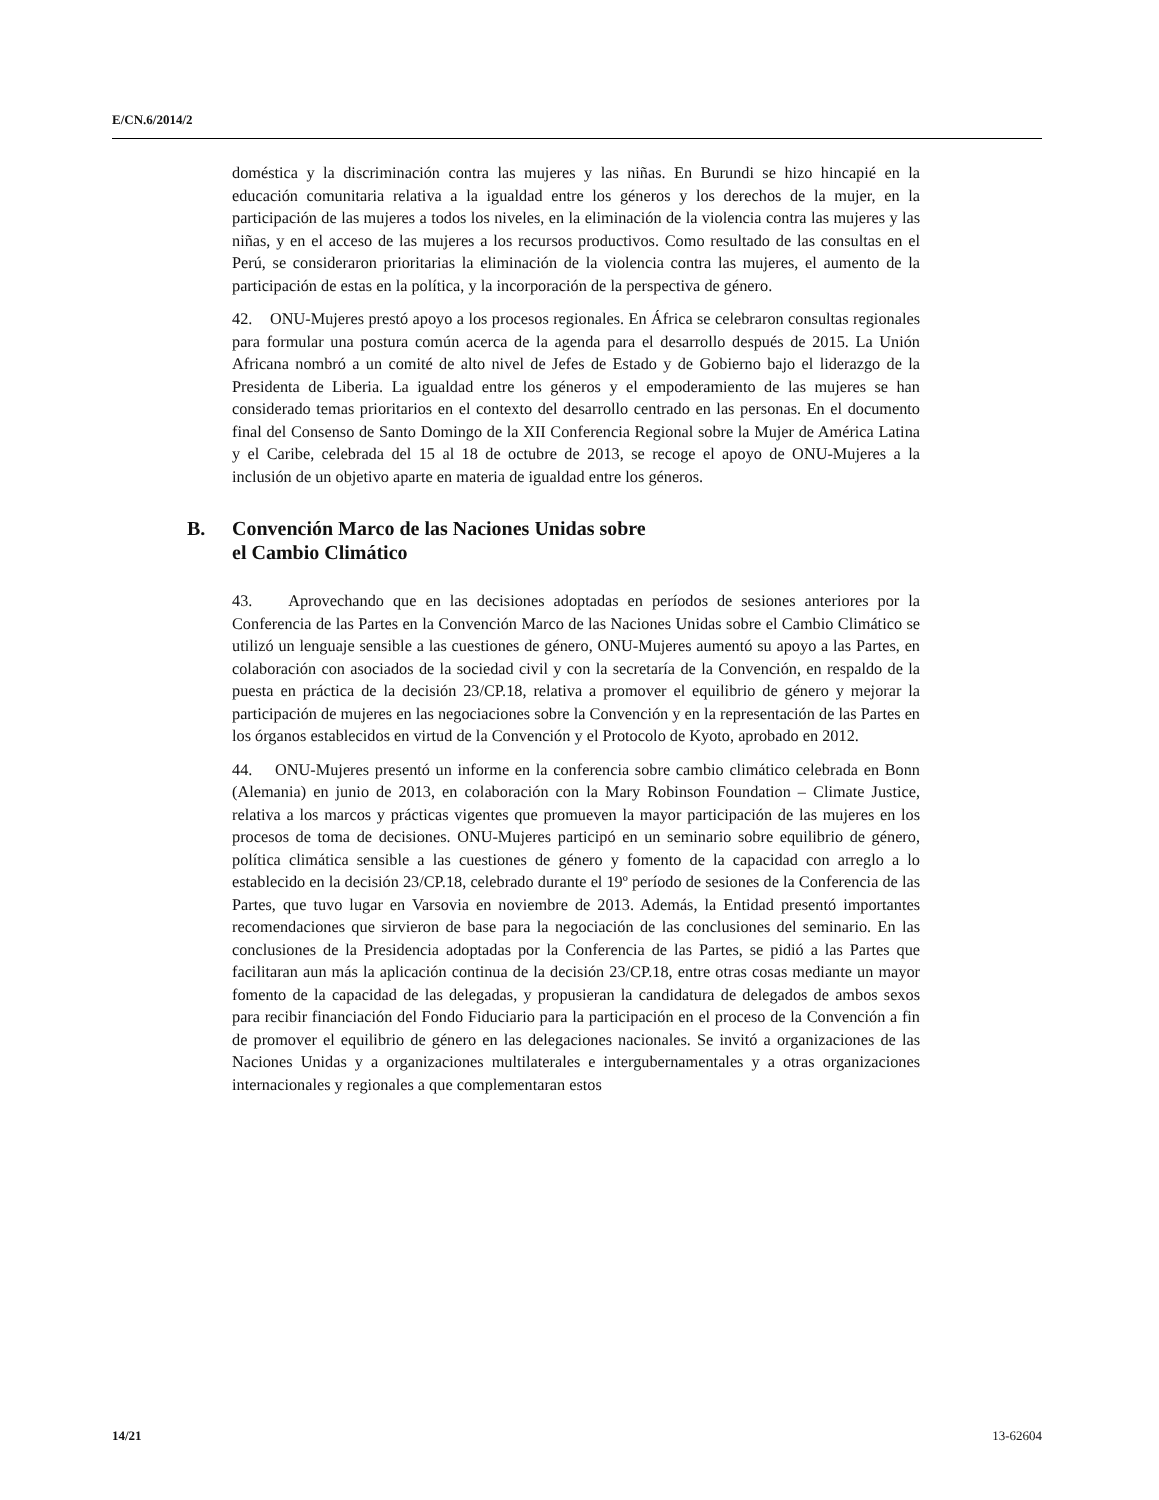E/CN.6/2014/2
doméstica y la discriminación contra las mujeres y las niñas. En Burundi se hizo hincapié en la educación comunitaria relativa a la igualdad entre los géneros y los derechos de la mujer, en la participación de las mujeres a todos los niveles, en la eliminación de la violencia contra las mujeres y las niñas, y en el acceso de las mujeres a los recursos productivos. Como resultado de las consultas en el Perú, se consideraron prioritarias la eliminación de la violencia contra las mujeres, el aumento de la participación de estas en la política, y la incorporación de la perspectiva de género.
42. ONU-Mujeres prestó apoyo a los procesos regionales. En África se celebraron consultas regionales para formular una postura común acerca de la agenda para el desarrollo después de 2015. La Unión Africana nombró a un comité de alto nivel de Jefes de Estado y de Gobierno bajo el liderazgo de la Presidenta de Liberia. La igualdad entre los géneros y el empoderamiento de las mujeres se han considerado temas prioritarios en el contexto del desarrollo centrado en las personas. En el documento final del Consenso de Santo Domingo de la XII Conferencia Regional sobre la Mujer de América Latina y el Caribe, celebrada del 15 al 18 de octubre de 2013, se recoge el apoyo de ONU-Mujeres a la inclusión de un objetivo aparte en materia de igualdad entre los géneros.
B. Convención Marco de las Naciones Unidas sobre
el Cambio Climático
43. Aprovechando que en las decisiones adoptadas en períodos de sesiones anteriores por la Conferencia de las Partes en la Convención Marco de las Naciones Unidas sobre el Cambio Climático se utilizó un lenguaje sensible a las cuestiones de género, ONU-Mujeres aumentó su apoyo a las Partes, en colaboración con asociados de la sociedad civil y con la secretaría de la Convención, en respaldo de la puesta en práctica de la decisión 23/CP.18, relativa a promover el equilibrio de género y mejorar la participación de mujeres en las negociaciones sobre la Convención y en la representación de las Partes en los órganos establecidos en virtud de la Convención y el Protocolo de Kyoto, aprobado en 2012.
44. ONU-Mujeres presentó un informe en la conferencia sobre cambio climático celebrada en Bonn (Alemania) en junio de 2013, en colaboración con la Mary Robinson Foundation – Climate Justice, relativa a los marcos y prácticas vigentes que promueven la mayor participación de las mujeres en los procesos de toma de decisiones. ONU-Mujeres participó en un seminario sobre equilibrio de género, política climática sensible a las cuestiones de género y fomento de la capacidad con arreglo a lo establecido en la decisión 23/CP.18, celebrado durante el 19º período de sesiones de la Conferencia de las Partes, que tuvo lugar en Varsovia en noviembre de 2013. Además, la Entidad presentó importantes recomendaciones que sirvieron de base para la negociación de las conclusiones del seminario. En las conclusiones de la Presidencia adoptadas por la Conferencia de las Partes, se pidió a las Partes que facilitaran aun más la aplicación continua de la decisión 23/CP.18, entre otras cosas mediante un mayor fomento de la capacidad de las delegadas, y propusieran la candidatura de delegados de ambos sexos para recibir financiación del Fondo Fiduciario para la participación en el proceso de la Convención a fin de promover el equilibrio de género en las delegaciones nacionales. Se invitó a organizaciones de las Naciones Unidas y a organizaciones multilaterales e intergubernamentales y a otras organizaciones internacionales y regionales a que complementaran estos
14/21 13-62604